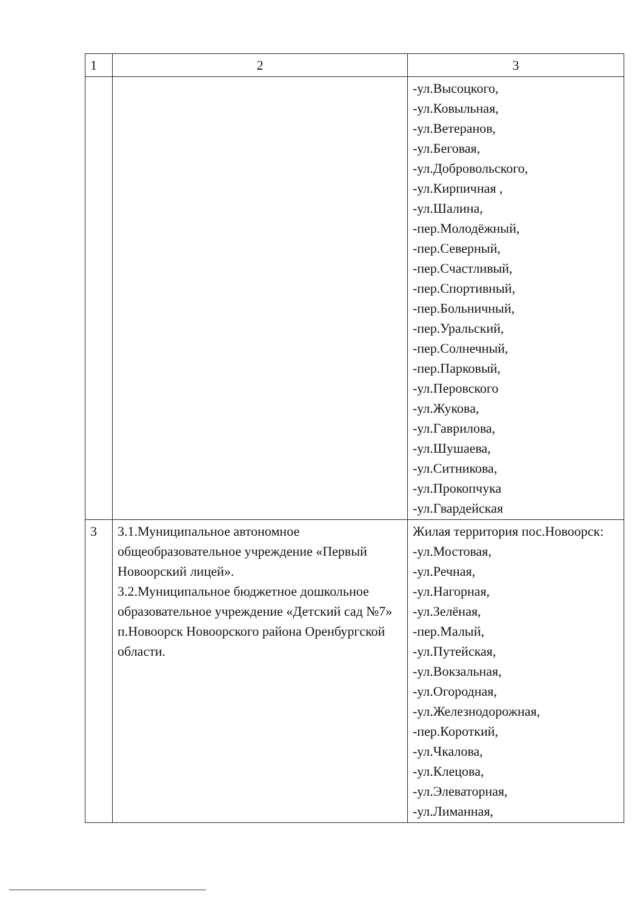| 1 | 2 | 3 |
| --- | --- | --- |
| | | -ул.Высоцкого, -ул.Ковыльная, -ул.Ветеранов, -ул.Беговая, -ул.Добровольского, -ул.Кирпичная , -ул.Шалина, -пер.Молодёжный, -пер.Северный, -пер.Счастливый, -пер.Спортивный, -пер.Больничный, -пер.Уральский, -пер.Солнечный, -пер.Парковый, -ул.Перовского -ул.Жукова, -ул.Гаврилова, -ул.Шушаева, -ул.Ситникова, -ул.Прокопчука -ул.Гвардейская |
| 3 | 3.1.Муниципальное автономное общеобразовательное учреждение «Первый Новоорский лицей». 3.2.Муниципальное бюджетное дошкольное образовательное учреждение «Детский сад №7» п.Новоорск Новоорского района Оренбургской области. | Жилая территория пос.Новоорск: -ул.Мостовая, -ул.Речная, -ул.Нагорная, -ул.Зелёная, -пер.Малый, -ул.Путейская, -ул.Вокзальная, -ул.Огородная, -ул.Железнодорожная, -пер.Короткий, -ул.Чкалова, -ул.Клецова, -ул.Элеваторная, -ул.Лиманная, |